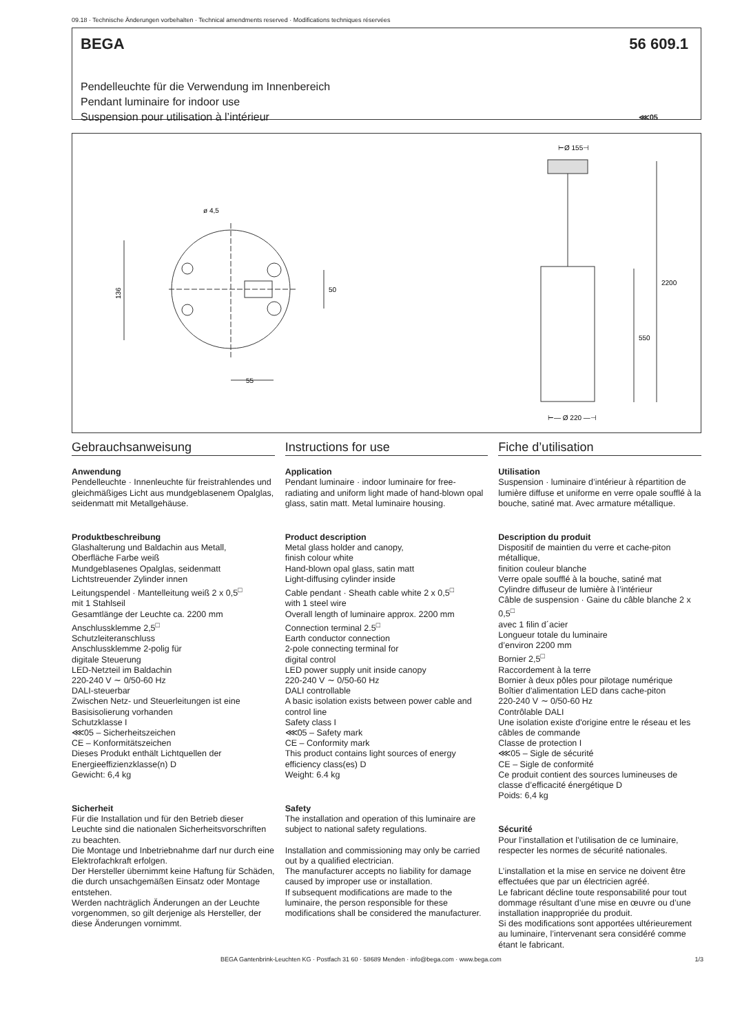09.18 · Technische Änderungen vorbehalten · Technical amendments reserved · Modifications techniques réservées
BEGA 56 609.1
Pendelleuchte für die Verwendung im Innenbereich
Pendant luminaire for indoor use
Suspension pour utilisation à l’intérieur ⋘05
136
50
ø 4,5
55
⊢Ø 155⊣
2200
550
⊢— Ø 220 —⊣
Gebrauchsanweisung
Anwendung
Pendelleuchte · Innenleuchte für freistrahlendes und gleichmäßiges Licht aus mundgeblasenem Opalglas, seidenmatt mit Metallgehäuse.
Produktbeschreibung
Glashalterung und Baldachin aus Metall,
Oberfläche Farbe weiß
Mundgeblasenes Opalglas, seidenmatt
Lichtstreuender Zylinder innen
Leitungspendel · Mantelleitung weiß 2 x 0,5<sup>□</sup>
mit 1 Stahlseil
Gesamtlänge der Leuchte ca. 2200 mm
Anschlussklemme 2,5<sup>□</sup>
Schutzleiteranschluss
Anschlussklemme 2-polig für
digitale Steuerung
LED-Netzteil im Baldachin
220-240 V ∼ 0/50-60 Hz
DALI-steuerbar
Zwischen Netz- und Steuerleitungen ist eine Basisisolierung vorhanden
Schutzklasse I
⋘05 – Sicherheitszeichen
CE – Konformitätszeichen
Dieses Produkt enthält Lichtquellen der Energieeffizienzklasse(n) D
Gewicht: 6,4 kg
Sicherheit
Für die Installation und für den Betrieb dieser Leuchte sind die nationalen Sicherheitsvorschriften zu beachten.
Die Montage und Inbetriebnahme darf nur durch eine Elektrofachkraft erfolgen.
Der Hersteller übernimmt keine Haftung für Schäden, die durch unsachgemäßen Einsatz oder Montage entstehen.
Werden nachträglich Änderungen an der Leuchte vorgenommen, so gilt derjenige als Hersteller, der diese Änderungen vornimmt.
Instructions for use
Application
Pendant luminaire · indoor luminaire for free-radiating and uniform light made of hand-blown opal glass, satin matt. Metal luminaire housing.
Product description
Metal glass holder and canopy,
finish colour white
Hand-blown opal glass, satin matt
Light-diffusing cylinder inside
Cable pendant · Sheath cable white 2 x 0,5<sup>□</sup>
with 1 steel wire
Overall length of luminaire approx. 2200 mm
Connection terminal 2.5<sup>□</sup>
Earth conductor connection
2-pole connecting terminal for
digital control
LED power supply unit inside canopy
220-240 V ∼ 0/50-60 Hz
DALI controllable
A basic isolation exists between power cable and control line
Safety class I
⋘05 – Safety mark
CE – Conformity mark
This product contains light sources of energy efficiency class(es) D
Weight: 6.4 kg
Safety
The installation and operation of this luminaire are subject to national safety regulations.
Installation and commissioning may only be carried out by a qualified electrician.
The manufacturer accepts no liability for damage caused by improper use or installation.
If subsequent modifications are made to the luminaire, the person responsible for these modifications shall be considered the manufacturer.
Fiche d’utilisation
Utilisation
Suspension · luminaire d’intérieur à répartition de lumière diffuse et uniforme en verre opale soufflé à la bouche, satiné mat. Avec armature métallique.
Description du produit
Dispositif de maintien du verre et cache-piton métallique,
finition couleur blanche
Verre opale soufflé à la bouche, satiné mat
Cylindre diffuseur de lumière à l’intérieur
Câble de suspension · Gaine du câble blanche 2 x 0,5<sup>□</sup>
avec 1 filin d´acier
Longueur totale du luminaire
d’environ 2200 mm
Bornier 2,5<sup>□</sup>
Raccordement à la terre
Bornier à deux pôles pour pilotage numérique
Boîtier d'alimentation LED dans cache-piton
220-240 V ∼ 0/50-60 Hz
Contrôlable DALI
Une isolation existe d'origine entre le réseau et les câbles de commande
Classe de protection I
⋘05 – Sigle de sécurité
CE – Sigle de conformité
Ce produit contient des sources lumineuses de classe d’efficacité énergétique D
Poids: 6,4 kg
Sécurité
Pour l’installation et l’utilisation de ce luminaire, respecter les normes de sécurité nationales.
L’installation et la mise en service ne doivent être effectuées que par un électricien agréé.
Le fabricant décline toute responsabilité pour tout dommage résultant d’une mise en œuvre ou d’une installation inappropriée du produit.
Si des modifications sont apportées ultérieurement au luminaire, l’intervenant sera considéré comme étant le fabricant.
BEGA Gantenbrink-Leuchten KG · Postfach 31 60 · 58689 Menden · info@bega.com · www.bega.com
1/3